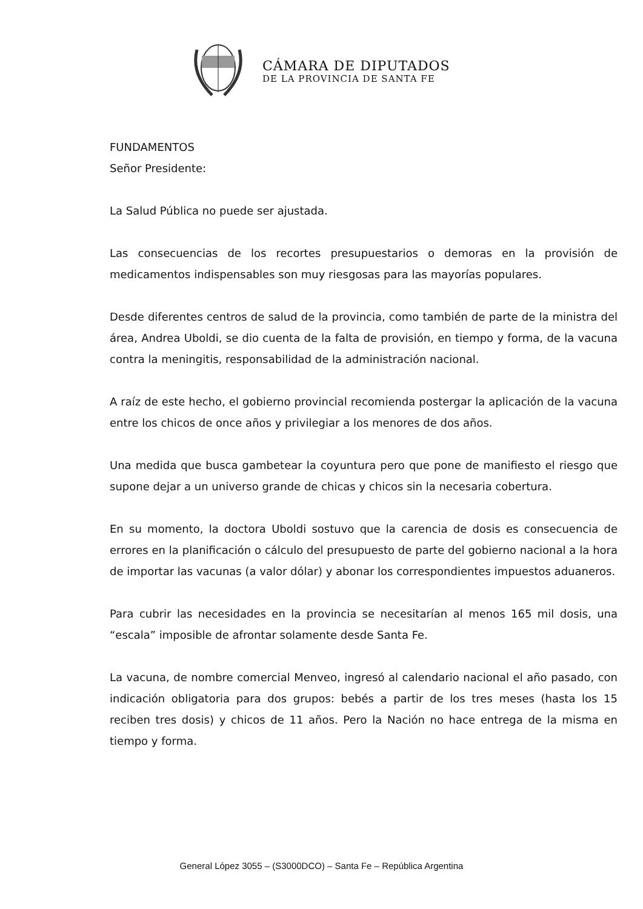CÁMARA DE DIPUTADOS
DE LA PROVINCIA DE SANTA FE
FUNDAMENTOS
Señor Presidente:
La Salud Pública no puede ser ajustada.
Las consecuencias de los recortes presupuestarios o demoras en la provisión de medicamentos indispensables son muy riesgosas para las mayorías populares.
Desde diferentes centros de salud de la provincia, como también de parte de la ministra del área, Andrea Uboldi, se dio cuenta de la falta de provisión, en tiempo y forma, de la vacuna contra la meningitis, responsabilidad de la administración nacional.
A raíz de este hecho, el gobierno provincial recomienda postergar la aplicación de la vacuna entre los chicos de once años y privilegiar a los menores de dos años.
Una medida que busca gambetear la coyuntura pero que pone de manifiesto el riesgo que supone dejar a un universo grande de chicas y chicos sin la necesaria cobertura.
En su momento, la doctora Uboldi sostuvo que la carencia de dosis es consecuencia de errores en la planificación o cálculo del presupuesto de parte del gobierno nacional a la hora de importar las vacunas (a valor dólar) y abonar los correspondientes impuestos aduaneros.
Para cubrir las necesidades en la provincia se necesitarían al menos 165 mil dosis, una “escala” imposible de afrontar solamente desde Santa Fe.
La vacuna, de nombre comercial Menveo, ingresó al calendario nacional el año pasado, con indicación obligatoria para dos grupos: bebés a partir de los tres meses (hasta los 15 reciben tres dosis) y chicos de 11 años. Pero la Nación no hace entrega de la misma en tiempo y forma.
General López 3055 – (S3000DCO) – Santa Fe – República Argentina